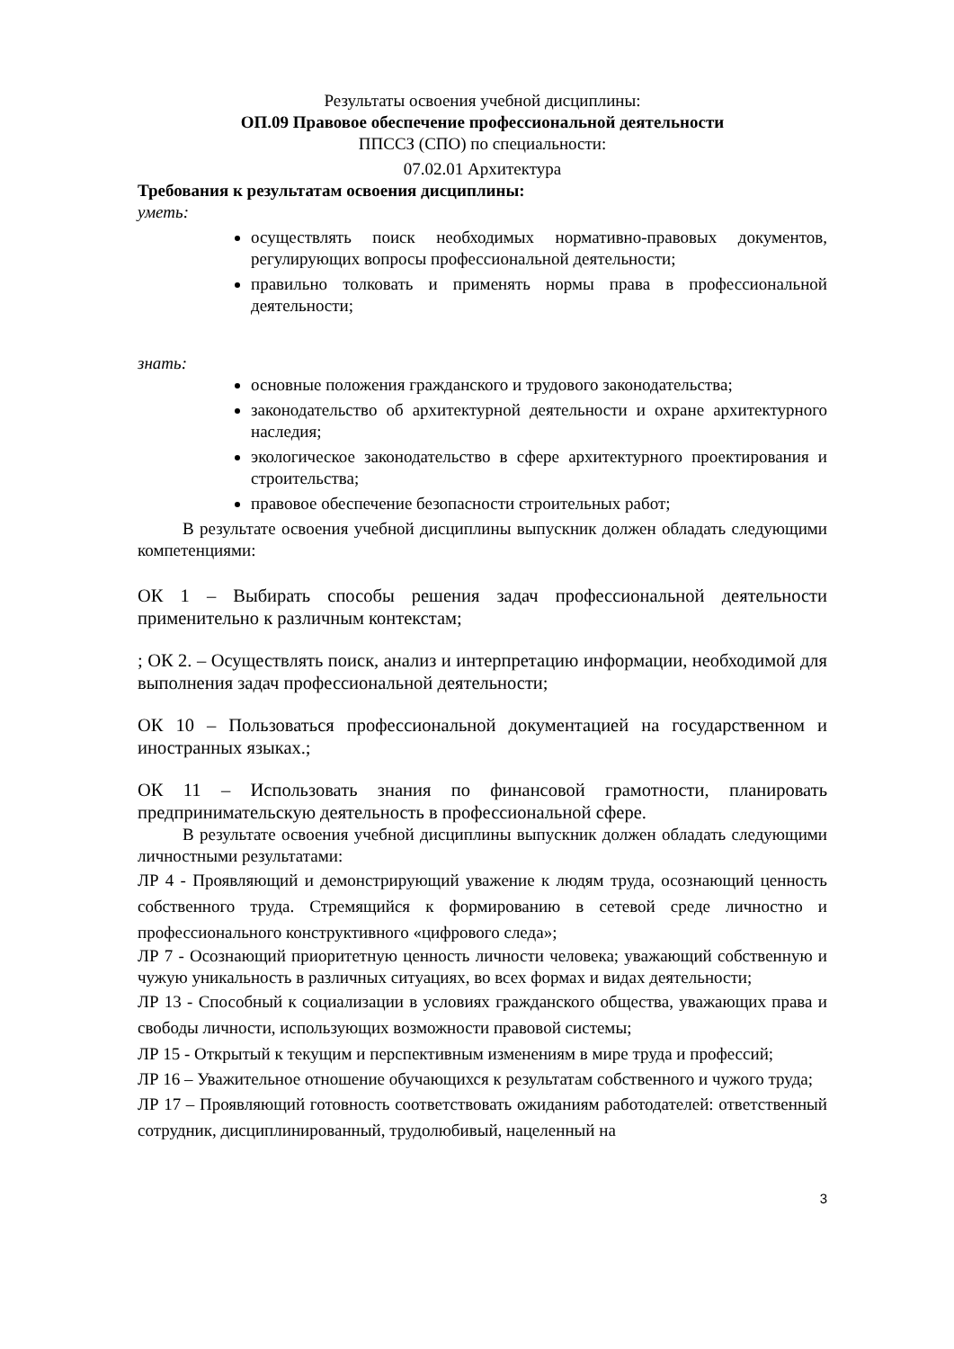Результаты освоения учебной дисциплины:
ОП.09 Правовое обеспечение профессиональной деятельности
ППССЗ (СПО) по специальности:
07.02.01 Архитектура
Требования к результатам освоения дисциплины:
уметь:
осуществлять поиск необходимых нормативно-правовых документов, регулирующих вопросы профессиональной деятельности;
правильно толковать и применять нормы права в профессиональной деятельности;
знать:
основные положения гражданского и трудового законодательства;
законодательство об архитектурной деятельности и охране архитектурного наследия;
экологическое законодательство в сфере архитектурного проектирования и строительства;
правовое обеспечение безопасности строительных работ;
В результате освоения учебной дисциплины выпускник должен обладать следующими компетенциями:
ОК 1 – Выбирать способы решения задач профессиональной деятельности применительно к различным контекстам;
; ОК 2. – Осуществлять поиск, анализ и интерпретацию информации, необходимой для выполнения задач профессиональной деятельности;
ОК 10 – Пользоваться профессиональной документацией на государственном и иностранных языках.;
ОК 11 – Использовать знания по финансовой грамотности, планировать предпринимательскую деятельность в профессиональной сфере.
В результате освоения учебной дисциплины выпускник должен обладать следующими личностными результатами:
ЛР 4 - Проявляющий и демонстрирующий уважение к людям труда, осознающий ценность собственного труда. Стремящийся к формированию в сетевой среде личностно и профессионального конструктивного «цифрового следа»;
ЛР 7 - Осознающий приоритетную ценность личности человека; уважающий собственную и чужую уникальность в различных ситуациях, во всех формах и видах деятельности;
ЛР 13 - Способный к социализации в условиях гражданского общества, уважающих права и свободы личности, использующих возможности правовой системы;
ЛР 15 - Открытый к текущим и перспективным изменениям в мире труда и профессий;
ЛР 16 – Уважительное отношение обучающихся к результатам собственного и чужого труда;
ЛР 17 – Проявляющий готовность соответствовать ожиданиям работодателей: ответственный сотрудник, дисциплинированный, трудолюбивый, нацеленный на
3